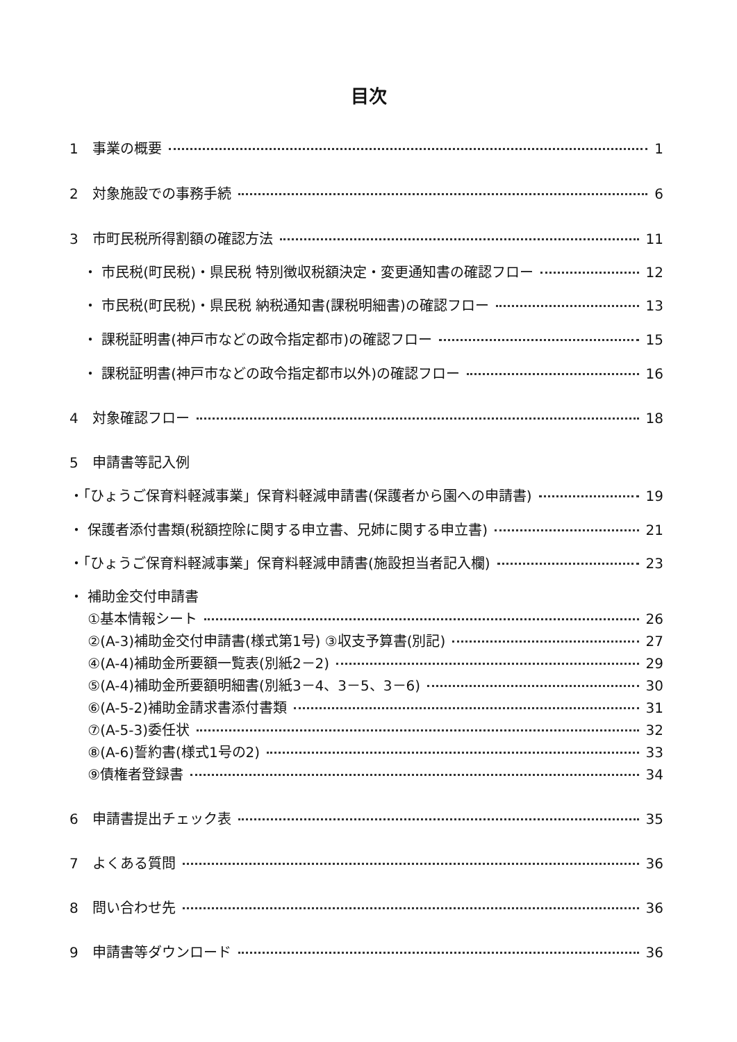目次
1　事業の概要 1
2　対象施設での事務手続 6
3　市町民税所得割額の確認方法 11
　・ 市民税(町民税)・県民税 特別徴収税額決定・変更通知書の確認フロー 12
　・ 市民税(町民税)・県民税 納税通知書(課税明細書)の確認フロー 13
　・ 課税証明書(神戸市などの政令指定都市)の確認フロー 15
　・ 課税証明書(神戸市などの政令指定都市以外)の確認フロー 16
4　対象確認フロー 18
5　申請書等記入例
・「ひょうご保育料軽減事業」保育料軽減申請書(保護者から園への申請書) 19
・ 保護者添付書類(税額控除に関する申立書、兄姉に関する申立書) 21
・「ひょうご保育料軽減事業」保育料軽減申請書(施設担当者記入欄) 23
・ 補助金交付申請書
　 ①基本情報シート 26
　 ②(A-3)補助金交付申請書(様式第1号) ③収支予算書(別記) 27
　 ④(A-4)補助金所要額一覧表(別紙2－2) 29
　 ⑤(A-4)補助金所要額明細書(別紙3－4、3－5、3－6) 30
　 ⑥(A-5-2)補助金請求書添付書類 31
　 ⑦(A-5-3)委任状 32
　 ⑧(A-6)誓約書(様式1号の2) 33
　 ⑨債権者登録書 34
6　申請書提出チェック表 35
7　よくある質問 36
8　問い合わせ先 36
9　申請書等ダウンロード 36